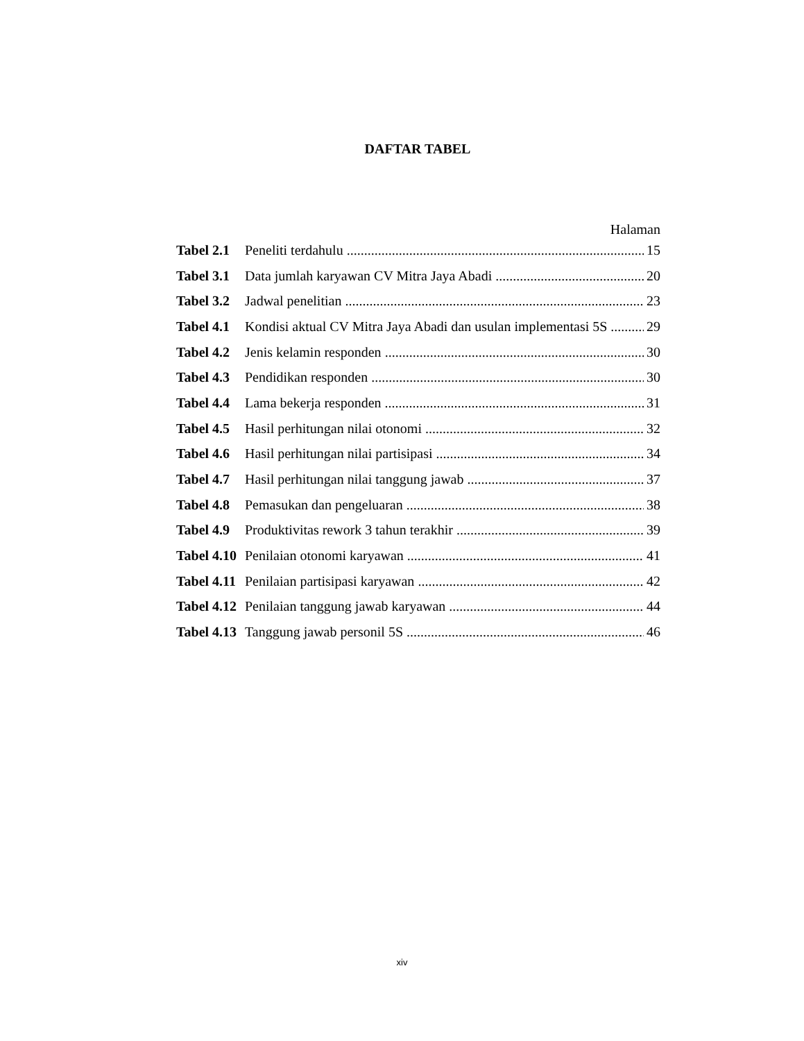DAFTAR TABEL
Halaman
Tabel 2.1 Peneliti terdahulu 15
Tabel 3.1 Data jumlah karyawan CV Mitra Jaya Abadi 20
Tabel 3.2 Jadwal penelitian 23
Tabel 4.1 Kondisi aktual CV Mitra Jaya Abadi dan usulan implementasi 5S 29
Tabel 4.2 Jenis kelamin responden 30
Tabel 4.3 Pendidikan responden 30
Tabel 4.4 Lama bekerja responden 31
Tabel 4.5 Hasil perhitungan nilai otonomi 32
Tabel 4.6 Hasil perhitungan nilai partisipasi 34
Tabel 4.7 Hasil perhitungan nilai tanggung jawab 37
Tabel 4.8 Pemasukan dan pengeluaran 38
Tabel 4.9 Produktivitas rework 3 tahun terakhir 39
Tabel 4.10 Penilaian otonomi karyawan 41
Tabel 4.11 Penilaian partisipasi karyawan 42
Tabel 4.12 Penilaian tanggung jawab karyawan 44
Tabel 4.13 Tanggung jawab personil 5S 46
xiv